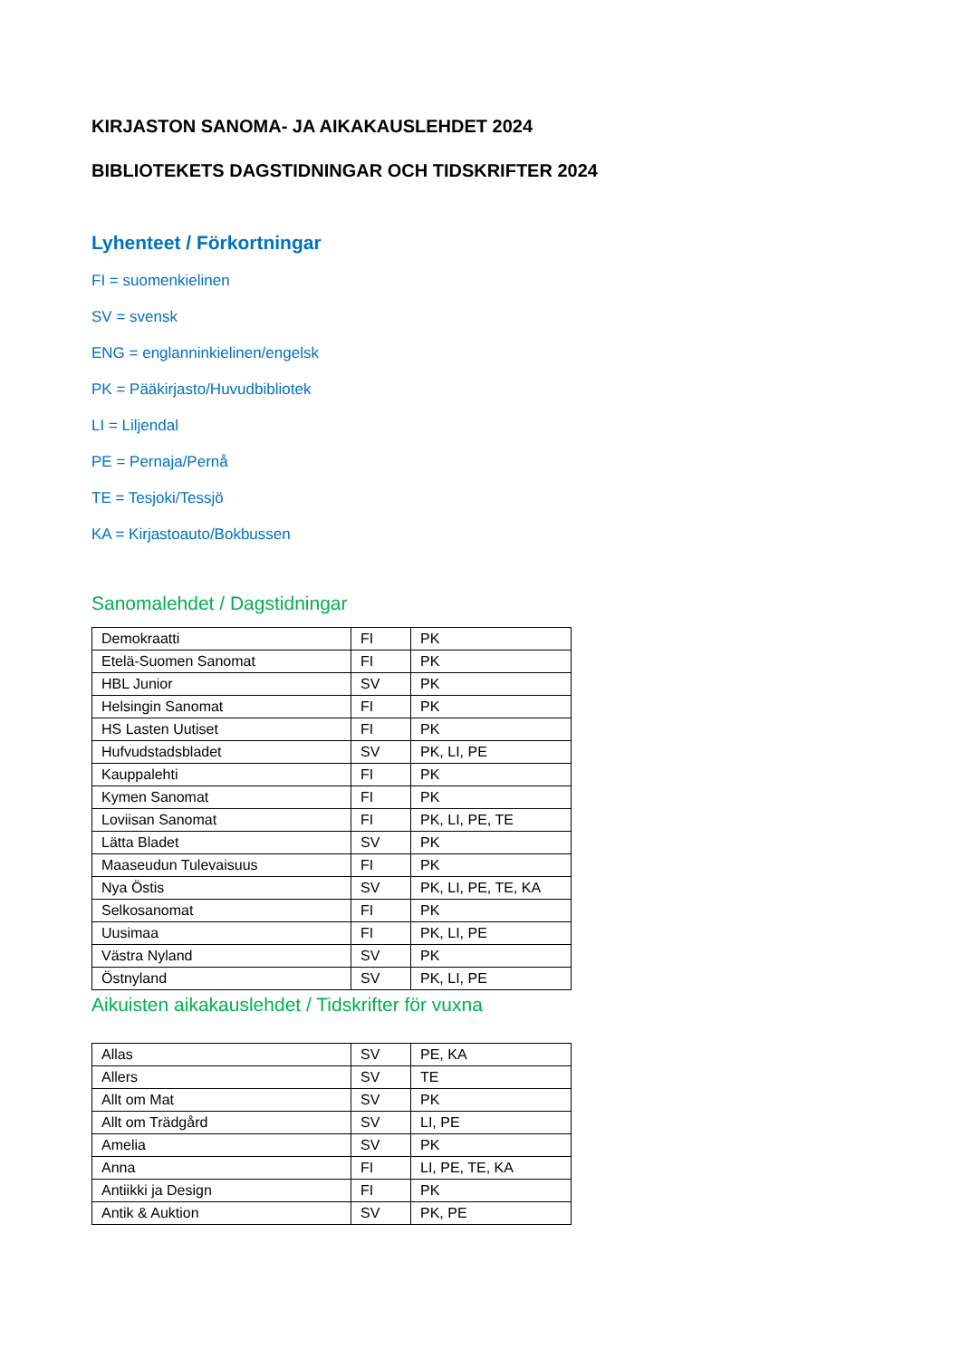KIRJASTON SANOMA- JA AIKAKAUSLEHDET 2024
BIBLIOTEKETS DAGSTIDNINGAR OCH TIDSKRIFTER 2024
Lyhenteet / Förkortningar
FI = suomenkielinen
SV = svensk
ENG = englanninkielinen/engelsk
PK = Pääkirjasto/Huvudbibliotek
LI = Liljendal
PE = Pernaja/Pernå
TE = Tesjoki/Tessjö
KA = Kirjastoauto/Bokbussen
Sanomalehdet / Dagstidningar
| Demokraatti | FI | PK |
| Etelä-Suomen Sanomat | FI | PK |
| HBL Junior | SV | PK |
| Helsingin Sanomat | FI | PK |
| HS Lasten Uutiset | FI | PK |
| Hufvudstadsbladet | SV | PK, LI, PE |
| Kauppalehti | FI | PK |
| Kymen Sanomat | FI | PK |
| Loviisan Sanomat | FI | PK, LI, PE, TE |
| Lätta Bladet | SV | PK |
| Maaseudun Tulevaisuus | FI | PK |
| Nya Östis | SV | PK, LI, PE, TE, KA |
| Selkosanomat | FI | PK |
| Uusimaa | FI | PK, LI, PE |
| Västra Nyland | SV | PK |
| Östnyland | SV | PK, LI, PE |
Aikuisten aikakauslehdet / Tidskrifter för vuxna
| Allas | SV | PE, KA |
| Allers | SV | TE |
| Allt om Mat | SV | PK |
| Allt om Trädgård | SV | LI, PE |
| Amelia | SV | PK |
| Anna | FI | LI, PE, TE, KA |
| Antiikki ja Design | FI | PK |
| Antik & Auktion | SV | PK, PE |